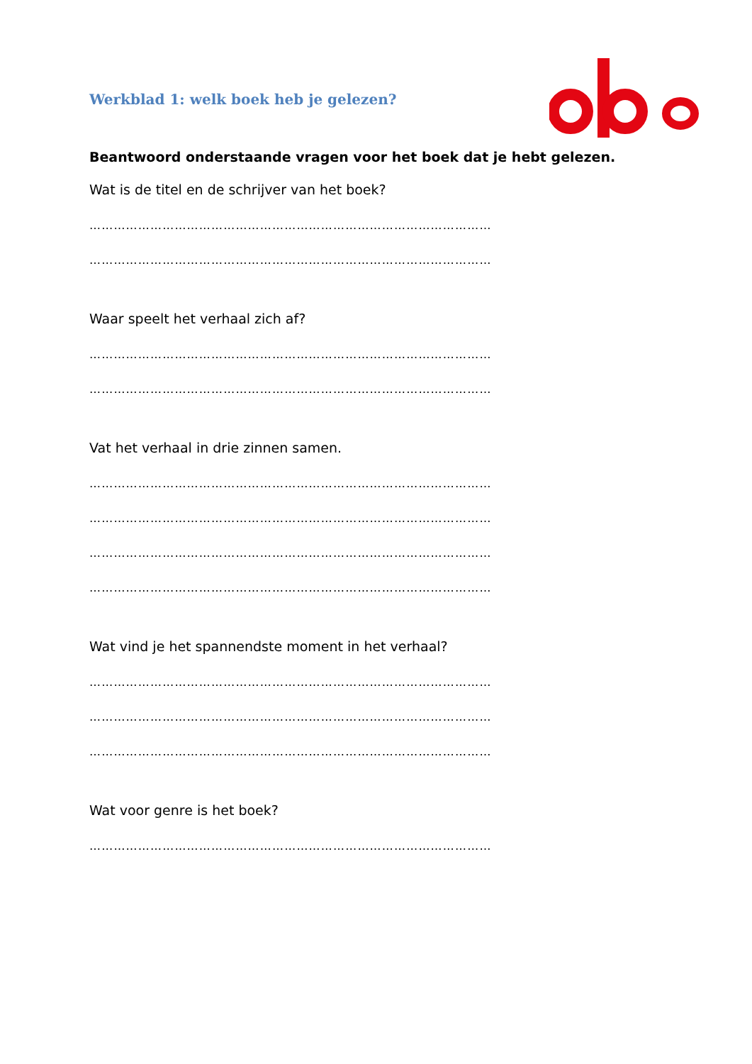Werkblad 1: welk boek heb je gelezen?
Beantwoord onderstaande vragen voor het boek dat je hebt gelezen.
Wat is de titel en de schrijver van het boek?
………………………………………………………………………………………
………………………………………………………………………………………
Waar speelt het verhaal zich af?
………………………………………………………………………………………
………………………………………………………………………………………
Vat het verhaal in drie zinnen samen.
………………………………………………………………………………………
………………………………………………………………………………………
………………………………………………………………………………………
………………………………………………………………………………………
Wat vind je het spannendste moment in het verhaal?
………………………………………………………………………………………
………………………………………………………………………………………
………………………………………………………………………………………
Wat voor genre is het boek?
………………………………………………………………………………………